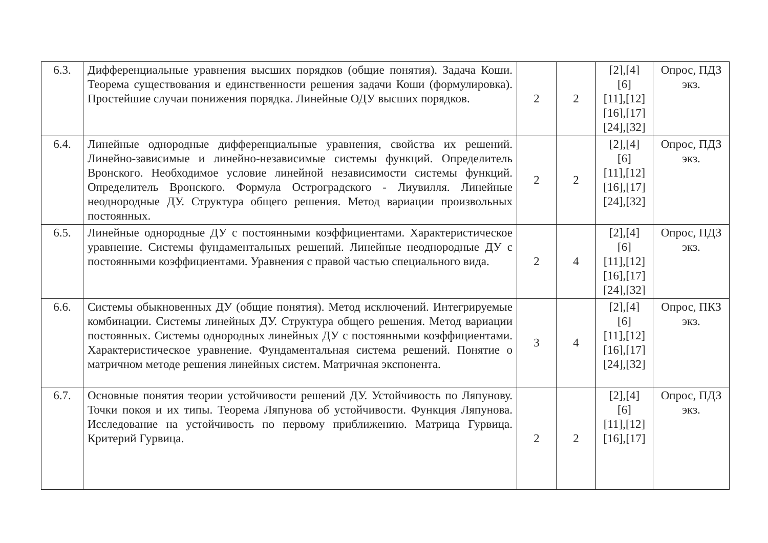| 6.3. | Дифференциальные уравнения высших порядков (общие понятия). Задача Коши. Теорема существования и единственности решения задачи Коши (формулировка). Простейшие случаи понижения порядка. Линейные ОДУ высших порядков. | 2 | 2 | [2],[4] [6] [11],[12] [16],[17] [24],[32] | Опрос, ПДЗ экз. |
| 6.4. | Линейные однородные дифференциальные уравнения, свойства их решений. Линейно-зависимые и линейно-независимые системы функций. Определитель Вронского. Необходимое условие линейной независимости системы функций. Определитель Вронского. Формула Остроградского - Лиувилля. Линейные неоднородные ДУ. Структура общего решения. Метод вариации произвольных постоянных. | 2 | 2 | [2],[4] [6] [11],[12] [16],[17] [24],[32] | Опрос, ПДЗ экз. |
| 6.5. | Линейные однородные ДУ с постоянными коэффициентами. Характеристическое уравнение. Системы фундаментальных решений. Линейные неоднородные ДУ с постоянными коэффициентами. Уравнения с правой частью специального вида. | 2 | 4 | [2],[4] [6] [11],[12] [16],[17] [24],[32] | Опрос, ПДЗ экз. |
| 6.6. | Системы обыкновенных ДУ (общие понятия). Метод исключений. Интегрируемые комбинации. Системы линейных ДУ. Структура общего решения. Метод вариации постоянных. Системы однородных линейных ДУ с постоянными коэффициентами. Характеристическое уравнение. Фундаментальная система решений. Понятие о матричном методе решения линейных систем. Матричная экспонента. | 3 | 4 | [2],[4] [6] [11],[12] [16],[17] [24],[32] | Опрос, ПКЗ экз. |
| 6.7. | Основные понятия теории устойчивости решений ДУ. Устойчивость по Ляпунову. Точки покоя и их типы. Теорема Ляпунова об устойчивости. Функция Ляпунова. Исследование на устойчивость по первому приближению. Матрица Гурвица. Критерий Гурвица. | 2 | 2 | [2],[4] [6] [11],[12] [16],[17] | Опрос, ПДЗ экз. |